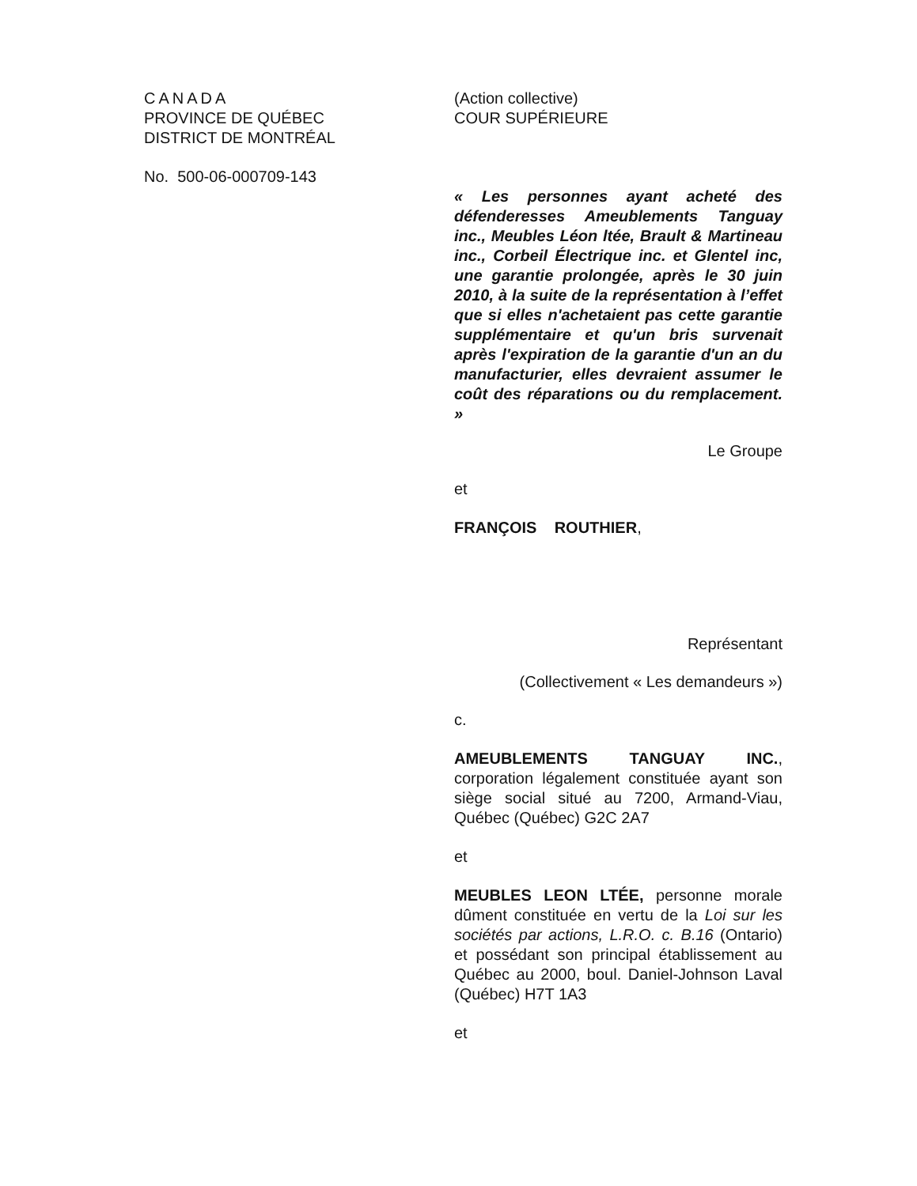CANADA
PROVINCE DE QUÉBEC
DISTRICT DE MONTRÉAL
No. 500-06-000709-143
(Action collective)
COUR SUPÉRIEURE
« Les personnes ayant acheté des défenderesses Ameublements Tanguay inc., Meubles Léon ltée, Brault & Martineau inc., Corbeil Électrique inc. et Glentel inc, une garantie prolongée, après le 30 juin 2010, à la suite de la représentation à l’effet que si elles n'achetaient pas cette garantie supplémentaire et qu'un bris survenait après l'expiration de la garantie d'un an du manufacturier, elles devraient assumer le coût des réparations ou du remplacement. »
Le Groupe
et
FRANÇOIS ROUTHIER,
Représentant
(Collectivement « Les demandeurs »)
c.
AMEUBLEMENTS TANGUAY INC., corporation légalement constituée ayant son siège social situé au 7200, Armand-Viau, Québec (Québec) G2C 2A7
et
MEUBLES LEON LTÉE, personne morale dûment constituée en vertu de la Loi sur les sociétés par actions, L.R.O. c. B.16 (Ontario) et possédant son principal établissement au Québec au 2000, boul. Daniel-Johnson Laval (Québec) H7T 1A3
et